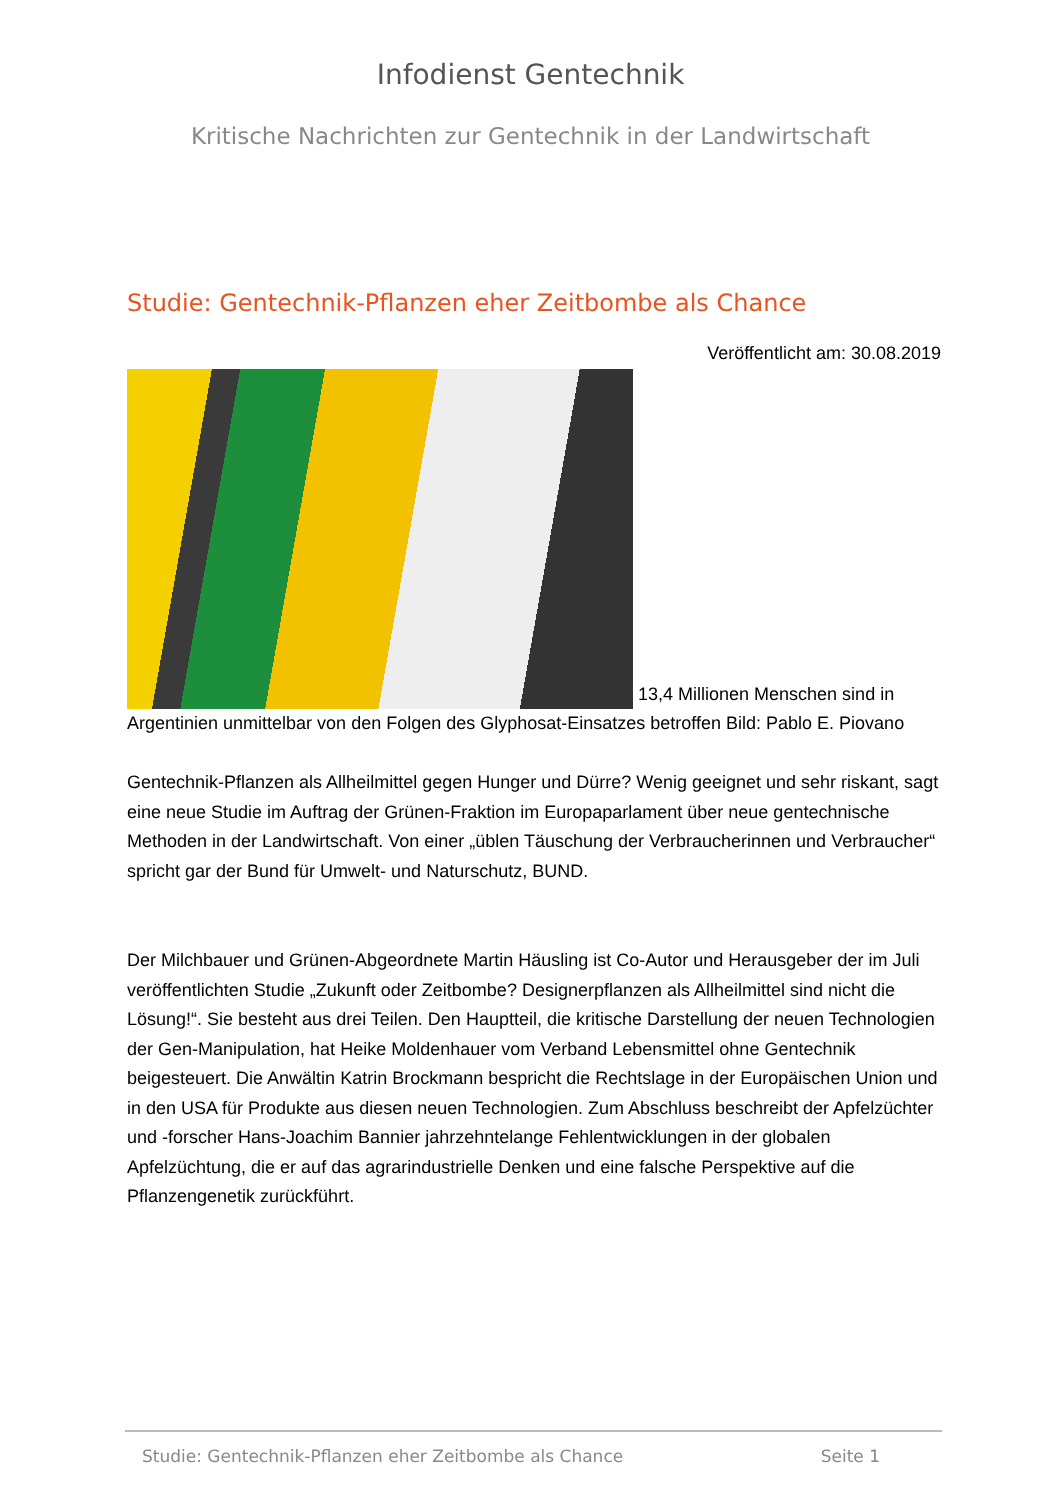Infodienst Gentechnik
Kritische Nachrichten zur Gentechnik in der Landwirtschaft
Studie: Gentechnik-Pflanzen eher Zeitbombe als Chance
Veröffentlicht am: 30.08.2019
13,4 Millionen Menschen sind in Argentinien unmittelbar von den Folgen des Glyphosat-Einsatzes betroffen Bild: Pablo E. Piovano
Gentechnik-Pflanzen als Allheilmittel gegen Hunger und Dürre? Wenig geeignet und sehr riskant, sagt eine neue Studie im Auftrag der Grünen-Fraktion im Europaparlament über neue gentechnische Methoden in der Landwirtschaft. Von einer „üblen Täuschung der Verbraucherinnen und Verbraucher“ spricht gar der Bund für Umwelt- und Naturschutz, BUND.
Der Milchbauer und Grünen-Abgeordnete Martin Häusling ist Co-Autor und Herausgeber der im Juli veröffentlichten Studie „Zukunft oder Zeitbombe? Designerpflanzen als Allheilmittel sind nicht die Lösung!“. Sie besteht aus drei Teilen. Den Hauptteil, die kritische Darstellung der neuen Technologien der Gen-Manipulation, hat Heike Moldenhauer vom Verband Lebensmittel ohne Gentechnik beigesteuert. Die Anwältin Katrin Brockmann bespricht die Rechtslage in der Europäischen Union und in den USA für Produkte aus diesen neuen Technologien. Zum Abschluss beschreibt der Apfelzüchter und -forscher Hans-Joachim Bannier jahrzehntelange Fehlentwicklungen in der globalen Apfelzüchtung, die er auf das agrarindustrielle Denken und eine falsche Perspektive auf die Pflanzengenetik zurückführt.
Studie: Gentechnik-Pflanzen eher Zeitbombe als Chance Seite 1